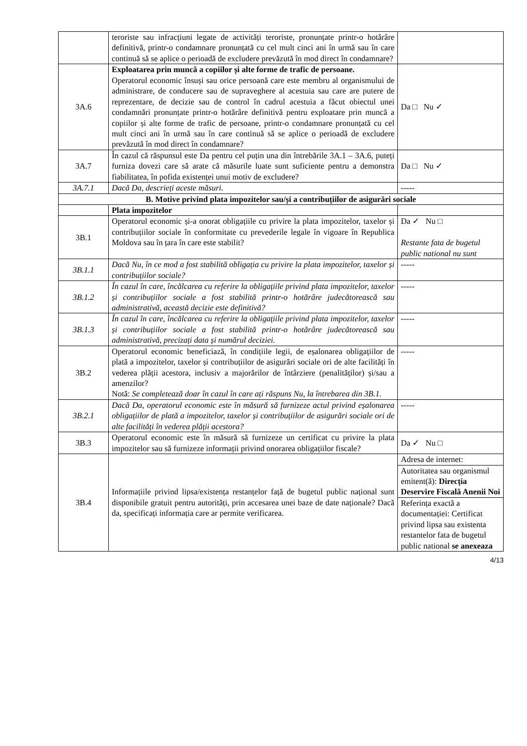| | teroriste sau infracțiuni legate de activități teroriste, pronunțate printr-o hotărâre definitivă, printr-o condamnare pronunțată cu cel mult cinci ani în urmă sau în care continuă să se aplice o perioadă de excludere prevăzută în mod direct în condamnare? | |
| 3A.6 | Exploatarea prin muncă a copiilor și alte forme de trafic de persoane. Operatorul economic însuși sau orice persoană care este membru al organismului de administrare, de conducere sau de supraveghere al acestuia sau care are putere de reprezentare, de decizie sau de control în cadrul acestuia a făcut obiectul unei condamnări pronunțate printr-o hotărâre definitivă pentru exploatare prin muncă a copiilor și alte forme de trafic de persoane, printr-o condamnare pronunțată cu cel mult cinci ani în urmă sau în care continuă să se aplice o perioadă de excludere prevăzută în mod direct în condamnare? | Da □ Nu ✓ |
| 3A.7 | În cazul că răspunsul este Da pentru cel puțin una din întrebările 3A.1 – 3A.6, puteți furniza dovezi care să arate că măsurile luate sunt suficiente pentru a demonstra fiabilitatea, în pofida existenței unui motiv de excludere? | Da □ Nu ✓ |
| 3A.7.1 | Dacă Da, descrieți aceste măsuri. | ----- |
| B. Motive privind plata impozitelor sau/și a contribuțiilor de asigurări sociale | | |
| | Plata impozitelor | |
| 3B.1 | Operatorul economic și-a onorat obligațiile cu privire la plata impozitelor, taxelor și contribuțiilor sociale în conformitate cu prevederile legale în vigoare în Republica Moldova sau în țara în care este stabilit? | Da ✓ Nu □ Restante fata de bugetul public national nu sunt |
| 3B.1.1 | Dacă Nu, în ce mod a fost stabilită obligația cu privire la plata impozitelor, taxelor și contribuțiilor sociale? | ----- |
| 3B.1.2 | În cazul în care, încălcarea cu referire la obligațiile privind plata impozitelor, taxelor și contribuțiilor sociale a fost stabilită printr-o hotărâre judecătorească sau administrativă, această decizie este definitivă? | ----- |
| 3B.1.3 | În cazul în care, încălcarea cu referire la obligațiile privind plata impozitelor, taxelor și contribuțiilor sociale a fost stabilită printr-o hotărâre judecătorească sau administrativă, precizați data și numărul deciziei. | ----- |
| 3B.2 | Operatorul economic beneficiază, în condițiile legii, de eșalonarea obligațiilor de plată a impozitelor, taxelor și contribuțiilor de asigurări sociale ori de alte facilități în vederea plății acestora, inclusiv a majorărilor de întârziere (penalităților) și/sau a amenzilor? Notă: Se completează doar în cazul în care ați răspuns Nu, la întrebarea din 3B.1. | ----- |
| 3B.2.1 | Dacă Da, operatorul economic este în măsură să furnizeze actul privind eșalonarea obligațiilor de plată a impozitelor, taxelor și contribuțiilor de asigurări sociale ori de alte facilități în vederea plății acestora? | ----- |
| 3B.3 | Operatorul economic este în măsură să furnizeze un certificat cu privire la plata impozitelor sau să furnizeze informații privind onorarea obligațiilor fiscale? | Da ✓ Nu □ |
| 3B.4 | Informațiile privind lipsa/existența restanțelor față de bugetul public național sunt disponibile gratuit pentru autorități, prin accesarea unei baze de date naționale? Dacă da, specificați informația care ar permite verificarea. | Adresa de internet: Autoritatea sau organismul emitent(ă): Direcția Deservire Fiscală Anenii Noi Referința exactă a documentației: Certificat privind lipsa sau existenta restantelor fata de bugetul public national se anexeaza |
4/13